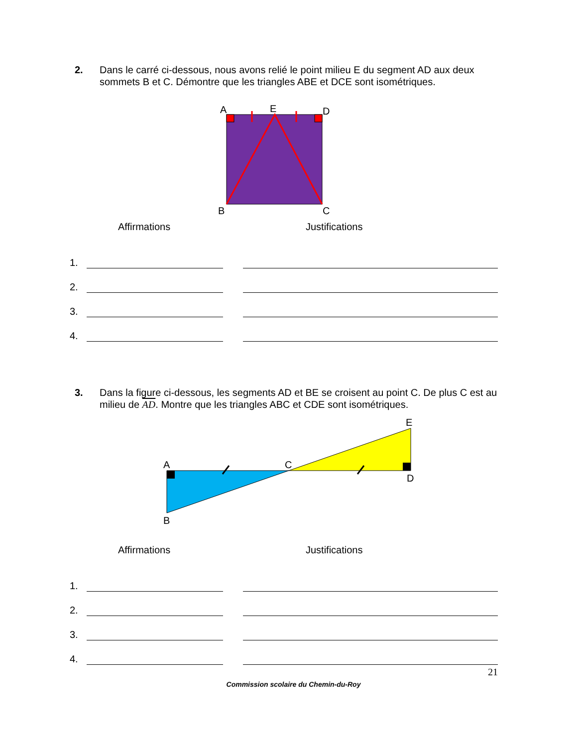2. Dans le carré ci-dessous, nous avons relié le point milieu E du segment AD aux deux sommets B et C. Démontre que les triangles ABE et DCE sont isométriques.
A
E
D
B
C
Affirmations Justifications
1.
2.
3.
4.
3. Dans la figure ci-dessous, les segments AD et BE se croisent au point C. De plus C est au milieu de AD. Montre que les triangles ABC et CDE sont isométriques.
A
C
E
D
B
Affirmations Justifications
1.
2.
3.
4.
21
Commission scolaire du Chemin-du-Roy